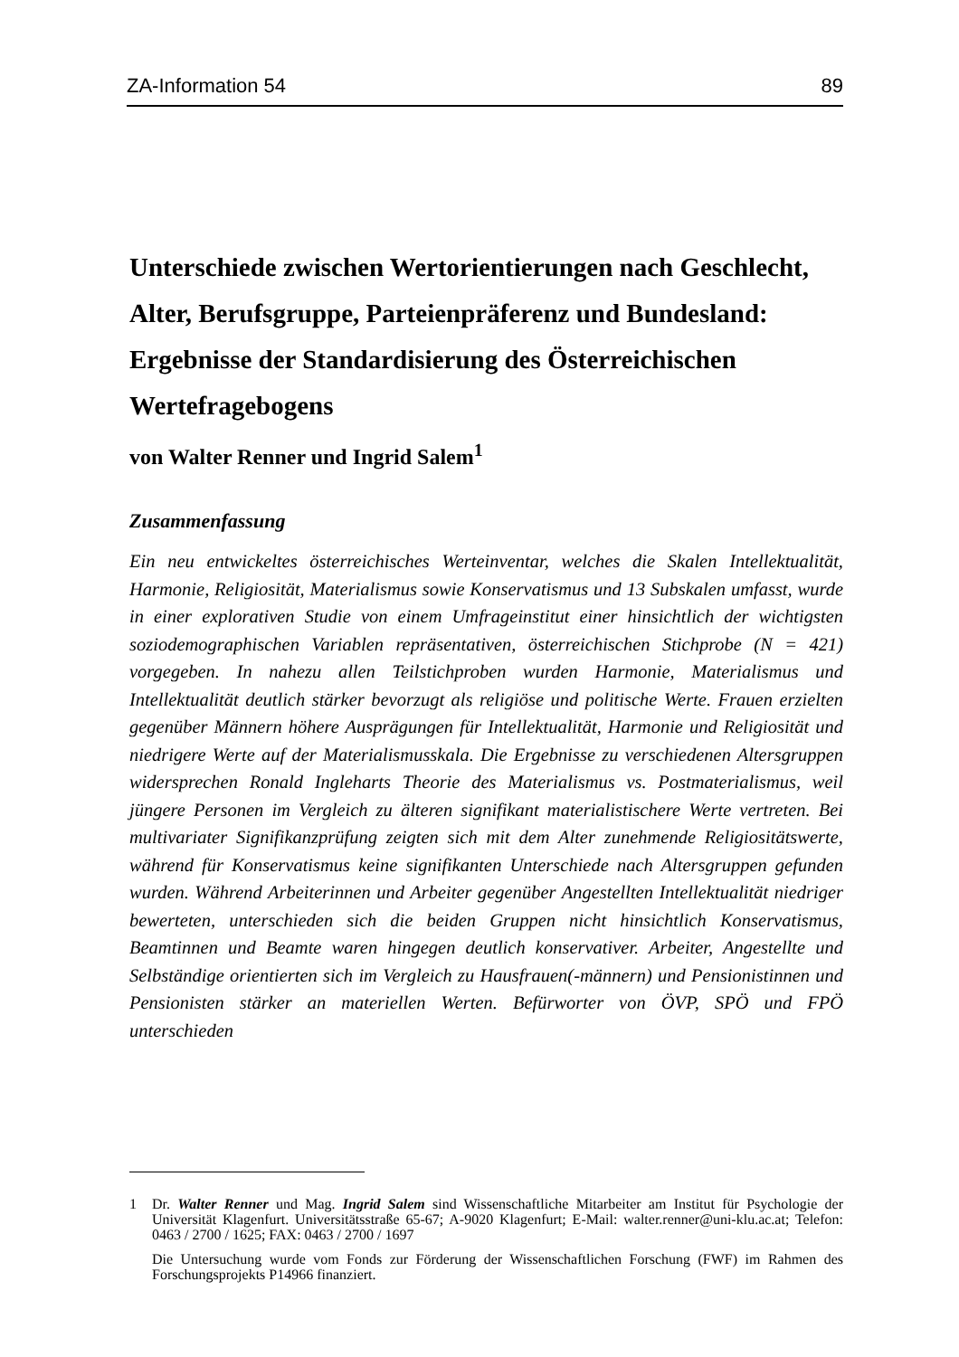ZA-Information 54 89
Unterschiede zwischen Wertorientierungen nach Geschlecht, Alter, Berufsgruppe, Parteienpräferenz und Bundesland: Ergebnisse der Standardisierung des Österreichischen Wertefragebogens
von Walter Renner und Ingrid Salem<sup>1</sup>
Zusammenfassung
Ein neu entwickeltes österreichisches Werteinventar, welches die Skalen Intellektualität, Harmonie, Religiosität, Materialismus sowie Konservatismus und 13 Subskalen umfasst, wurde in einer explorativen Studie von einem Umfrageinstitut einer hinsichtlich der wichtigsten soziodemographischen Variablen repräsentativen, österreichischen Stichprobe (N = 421) vorgegeben. In nahezu allen Teilstichproben wurden Harmonie, Materialismus und Intellektualität deutlich stärker bevorzugt als religiöse und politische Werte. Frauen erzielten gegenüber Männern höhere Ausprägungen für Intellektualität, Harmonie und Religiosität und niedrigere Werte auf der Materialismusskala. Die Ergebnisse zu verschiedenen Altersgruppen widersprechen Ronald Ingleharts Theorie des Materialismus vs. Postmaterialismus, weil jüngere Personen im Vergleich zu älteren signifikant materialistischere Werte vertreten. Bei multivariater Signifikanzprüfung zeigten sich mit dem Alter zunehmende Religiositätswerte, während für Konservatismus keine signifikanten Unterschiede nach Altersgruppen gefunden wurden. Während Arbeiterinnen und Arbeiter gegenüber Angestellten Intellektualität niedriger bewerteten, unterschieden sich die beiden Gruppen nicht hinsichtlich Konservatismus, Beamtinnen und Beamte waren hingegen deutlich konservativer. Arbeiter, Angestellte und Selbständige orientierten sich im Vergleich zu Hausfrauen(-männern) und Pensionistinnen und Pensionisten stärker an materiellen Werten. Befürworter von ÖVP, SPÖ und FPÖ unterschieden
1 Dr. Walter Renner und Mag. Ingrid Salem sind Wissenschaftliche Mitarbeiter am Institut für Psychologie der Universität Klagenfurt. Universitätsstraße 65-67; A-9020 Klagenfurt; E-Mail: walter.renner@uni-klu.ac.at; Telefon: 0463 / 2700 / 1625; FAX: 0463 / 2700 / 1697
Die Untersuchung wurde vom Fonds zur Förderung der Wissenschaftlichen Forschung (FWF) im Rahmen des Forschungsprojekts P14966 finanziert.